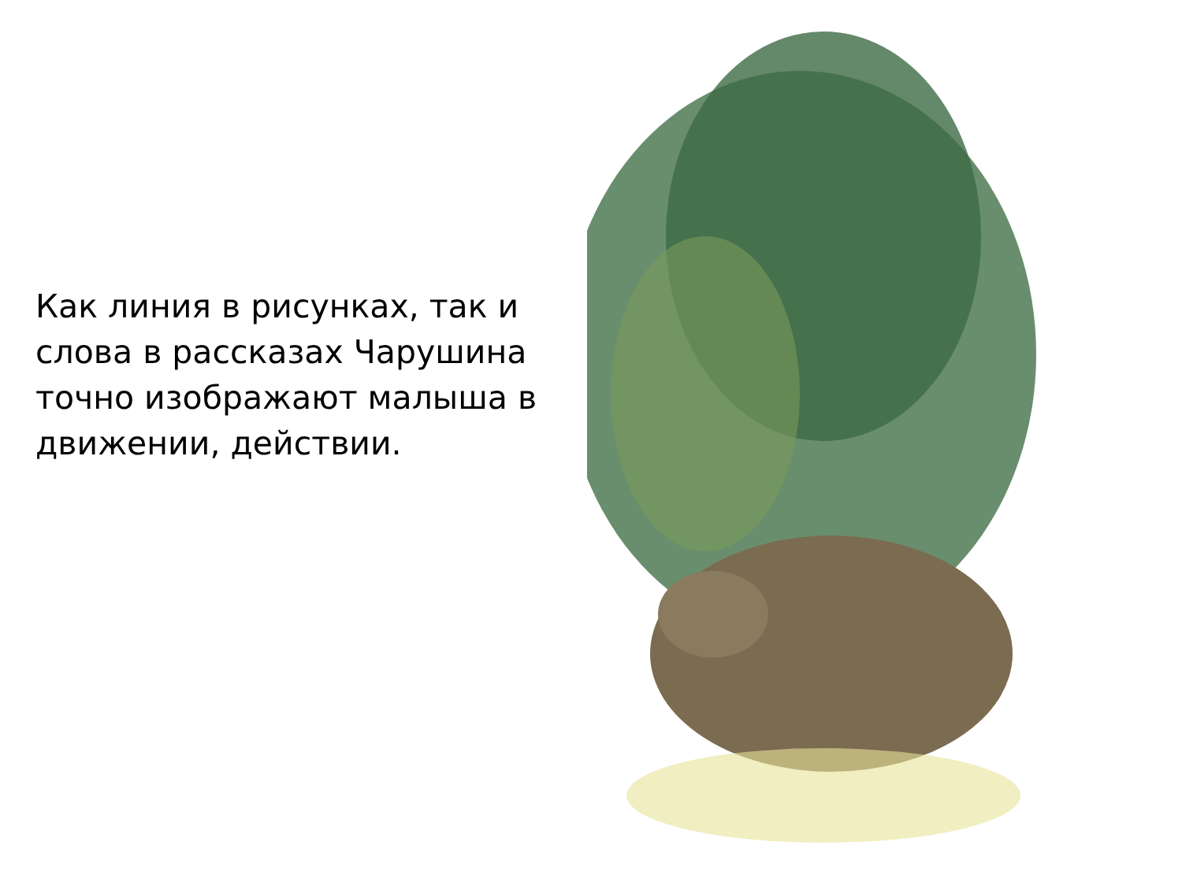Как линия в рисунках, так и слова в рассказах Чарушина точно изображают малыша в движении, действии.